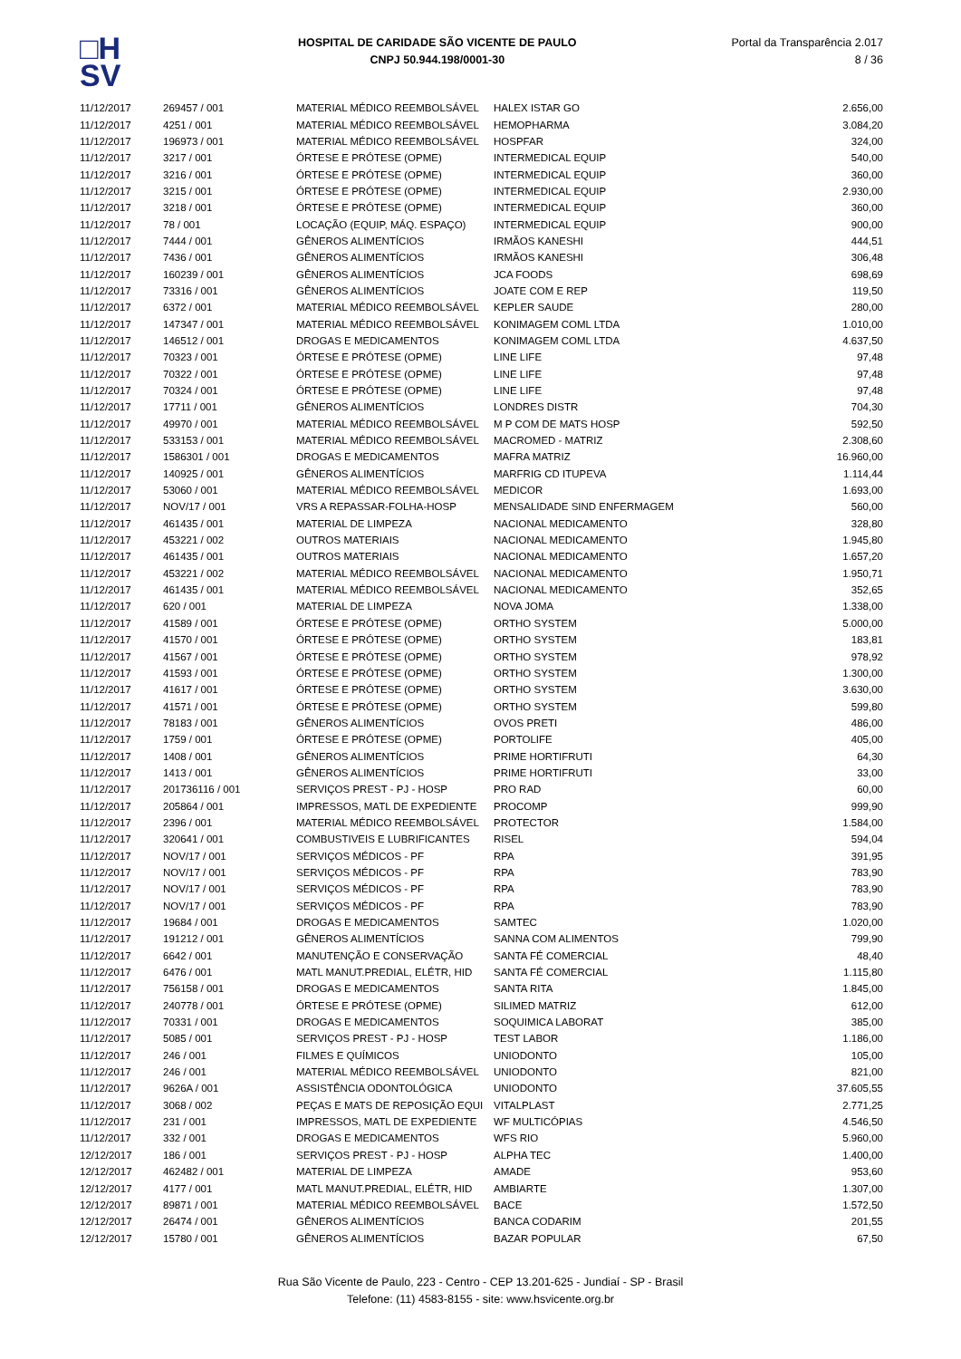□H
SV
HOSPITAL DE CARIDADE SÃO VICENTE DE PAULO
CNPJ 50.944.198/0001-30
Portal da Transparência 2.017
8 / 36
| 11/12/2017 | 269457 / 001 | MATERIAL MÉDICO REEMBOLSÁVEL | HALEX ISTAR GO | 2.656,00 |
| 11/12/2017 | 4251 / 001 | MATERIAL MÉDICO REEMBOLSÁVEL | HEMOPHARMA | 3.084,20 |
| 11/12/2017 | 196973 / 001 | MATERIAL MÉDICO REEMBOLSÁVEL | HOSPFAR | 324,00 |
| 11/12/2017 | 3217 / 001 | ÓRTESE E PRÓTESE (OPME) | INTERMEDICAL EQUIP | 540,00 |
| 11/12/2017 | 3216 / 001 | ÓRTESE E PRÓTESE (OPME) | INTERMEDICAL EQUIP | 360,00 |
| 11/12/2017 | 3215 / 001 | ÓRTESE E PRÓTESE (OPME) | INTERMEDICAL EQUIP | 2.930,00 |
| 11/12/2017 | 3218 / 001 | ÓRTESE E PRÓTESE (OPME) | INTERMEDICAL EQUIP | 360,00 |
| 11/12/2017 | 78 / 001 | LOCAÇÃO (EQUIP, MÁQ. ESPAÇO) | INTERMEDICAL EQUIP | 900,00 |
| 11/12/2017 | 7444 / 001 | GÊNEROS ALIMENTÍCIOS | IRMÃOS KANESHI | 444,51 |
| 11/12/2017 | 7436 / 001 | GÊNEROS ALIMENTÍCIOS | IRMÃOS KANESHI | 306,48 |
| 11/12/2017 | 160239 / 001 | GÊNEROS ALIMENTÍCIOS | JCA FOODS | 698,69 |
| 11/12/2017 | 73316 / 001 | GÊNEROS ALIMENTÍCIOS | JOATE COM E REP | 119,50 |
| 11/12/2017 | 6372 / 001 | MATERIAL MÉDICO REEMBOLSÁVEL | KEPLER SAUDE | 280,00 |
| 11/12/2017 | 147347 / 001 | MATERIAL MÉDICO REEMBOLSÁVEL | KONIMAGEM COML LTDA | 1.010,00 |
| 11/12/2017 | 146512 / 001 | DROGAS E MEDICAMENTOS | KONIMAGEM COML LTDA | 4.637,50 |
| 11/12/2017 | 70323 / 001 | ÓRTESE E PRÓTESE (OPME) | LINE LIFE | 97,48 |
| 11/12/2017 | 70322 / 001 | ÓRTESE E PRÓTESE (OPME) | LINE LIFE | 97,48 |
| 11/12/2017 | 70324 / 001 | ÓRTESE E PRÓTESE (OPME) | LINE LIFE | 97,48 |
| 11/12/2017 | 17711 / 001 | GÊNEROS ALIMENTÍCIOS | LONDRES DISTR | 704,30 |
| 11/12/2017 | 49970 / 001 | MATERIAL MÉDICO REEMBOLSÁVEL | M P COM DE MATS HOSP | 592,50 |
| 11/12/2017 | 533153 / 001 | MATERIAL MÉDICO REEMBOLSÁVEL | MACROMED - MATRIZ | 2.308,60 |
| 11/12/2017 | 1586301 / 001 | DROGAS E MEDICAMENTOS | MAFRA MATRIZ | 16.960,00 |
| 11/12/2017 | 140925 / 001 | GÊNEROS ALIMENTÍCIOS | MARFRIG CD ITUPEVA | 1.114,44 |
| 11/12/2017 | 53060 / 001 | MATERIAL MÉDICO REEMBOLSÁVEL | MEDICOR | 1.693,00 |
| 11/12/2017 | NOV/17 / 001 | VRS A REPASSAR-FOLHA-HOSP | MENSALIDADE SIND ENFERMAGEM | 560,00 |
| 11/12/2017 | 461435 / 001 | MATERIAL DE LIMPEZA | NACIONAL MEDICAMENTO | 328,80 |
| 11/12/2017 | 453221 / 002 | OUTROS MATERIAIS | NACIONAL MEDICAMENTO | 1.945,80 |
| 11/12/2017 | 461435 / 001 | OUTROS MATERIAIS | NACIONAL MEDICAMENTO | 1.657,20 |
| 11/12/2017 | 453221 / 002 | MATERIAL MÉDICO REEMBOLSÁVEL | NACIONAL MEDICAMENTO | 1.950,71 |
| 11/12/2017 | 461435 / 001 | MATERIAL MÉDICO REEMBOLSÁVEL | NACIONAL MEDICAMENTO | 352,65 |
| 11/12/2017 | 620 / 001 | MATERIAL DE LIMPEZA | NOVA JOMA | 1.338,00 |
| 11/12/2017 | 41589 / 001 | ÓRTESE E PRÓTESE (OPME) | ORTHO SYSTEM | 5.000,00 |
| 11/12/2017 | 41570 / 001 | ÓRTESE E PRÓTESE (OPME) | ORTHO SYSTEM | 183,81 |
| 11/12/2017 | 41567 / 001 | ÓRTESE E PRÓTESE (OPME) | ORTHO SYSTEM | 978,92 |
| 11/12/2017 | 41593 / 001 | ÓRTESE E PRÓTESE (OPME) | ORTHO SYSTEM | 1.300,00 |
| 11/12/2017 | 41617 / 001 | ÓRTESE E PRÓTESE (OPME) | ORTHO SYSTEM | 3.630,00 |
| 11/12/2017 | 41571 / 001 | ÓRTESE E PRÓTESE (OPME) | ORTHO SYSTEM | 599,80 |
| 11/12/2017 | 78183 / 001 | GÊNEROS ALIMENTÍCIOS | OVOS PRETI | 486,00 |
| 11/12/2017 | 1759 / 001 | ÓRTESE E PRÓTESE (OPME) | PORTOLIFE | 405,00 |
| 11/12/2017 | 1408 / 001 | GÊNEROS ALIMENTÍCIOS | PRIME HORTIFRUTI | 64,30 |
| 11/12/2017 | 1413 / 001 | GÊNEROS ALIMENTÍCIOS | PRIME HORTIFRUTI | 33,00 |
| 11/12/2017 | 201736116 / 001 | SERVIÇOS PREST - PJ - HOSP | PRO RAD | 60,00 |
| 11/12/2017 | 205864 / 001 | IMPRESSOS, MATL DE EXPEDIENTE | PROCOMP | 999,90 |
| 11/12/2017 | 2396 / 001 | MATERIAL MÉDICO REEMBOLSÁVEL | PROTECTOR | 1.584,00 |
| 11/12/2017 | 320641 / 001 | COMBUSTIVEIS E LUBRIFICANTES | RISEL | 594,04 |
| 11/12/2017 | NOV/17 / 001 | SERVIÇOS MÉDICOS - PF | RPA | 391,95 |
| 11/12/2017 | NOV/17 / 001 | SERVIÇOS MÉDICOS - PF | RPA | 783,90 |
| 11/12/2017 | NOV/17 / 001 | SERVIÇOS MÉDICOS - PF | RPA | 783,90 |
| 11/12/2017 | NOV/17 / 001 | SERVIÇOS MÉDICOS - PF | RPA | 783,90 |
| 11/12/2017 | 19684 / 001 | DROGAS E MEDICAMENTOS | SAMTEC | 1.020,00 |
| 11/12/2017 | 191212 / 001 | GÊNEROS ALIMENTÍCIOS | SANNA COM ALIMENTOS | 799,90 |
| 11/12/2017 | 6642 / 001 | MANUTENÇÃO E CONSERVAÇÃO | SANTA FÉ COMERCIAL | 48,40 |
| 11/12/2017 | 6476 / 001 | MATL MANUT.PREDIAL, ELÉTR, HID | SANTA FÉ COMERCIAL | 1.115,80 |
| 11/12/2017 | 756158 / 001 | DROGAS E MEDICAMENTOS | SANTA RITA | 1.845,00 |
| 11/12/2017 | 240778 / 001 | ÓRTESE E PRÓTESE (OPME) | SILIMED MATRIZ | 612,00 |
| 11/12/2017 | 70331 / 001 | DROGAS E MEDICAMENTOS | SOQUIMICA LABORAT | 385,00 |
| 11/12/2017 | 5085 / 001 | SERVIÇOS PREST - PJ - HOSP | TEST LABOR | 1.186,00 |
| 11/12/2017 | 246 / 001 | FILMES E QUÍMICOS | UNIODONTO | 105,00 |
| 11/12/2017 | 246 / 001 | MATERIAL MÉDICO REEMBOLSÁVEL | UNIODONTO | 821,00 |
| 11/12/2017 | 9626A / 001 | ASSISTÊNCIA ODONTOLÓGICA | UNIODONTO | 37.605,55 |
| 11/12/2017 | 3068 / 002 | PEÇAS E MATS DE REPOSIÇÃO EQUI | VITALPLAST | 2.771,25 |
| 11/12/2017 | 231 / 001 | IMPRESSOS, MATL DE EXPEDIENTE | WF MULTICÓPIAS | 4.546,50 |
| 11/12/2017 | 332 / 001 | DROGAS E MEDICAMENTOS | WFS RIO | 5.960,00 |
| 12/12/2017 | 186 / 001 | SERVIÇOS PREST - PJ - HOSP | ALPHA TEC | 1.400,00 |
| 12/12/2017 | 462482 / 001 | MATERIAL DE LIMPEZA | AMADE | 953,60 |
| 12/12/2017 | 4177 / 001 | MATL MANUT.PREDIAL, ELÉTR, HID | AMBIARTE | 1.307,00 |
| 12/12/2017 | 89871 / 001 | MATERIAL MÉDICO REEMBOLSÁVEL | BACE | 1.572,50 |
| 12/12/2017 | 26474 / 001 | GÊNEROS ALIMENTÍCIOS | BANCA CODARIM | 201,55 |
| 12/12/2017 | 15780 / 001 | GÊNEROS ALIMENTÍCIOS | BAZAR POPULAR | 67,50 |
Rua São Vicente de Paulo, 223 - Centro - CEP 13.201-625 - Jundiaí - SP - Brasil
Telefone: (11) 4583-8155 - site: www.hsvicente.org.br